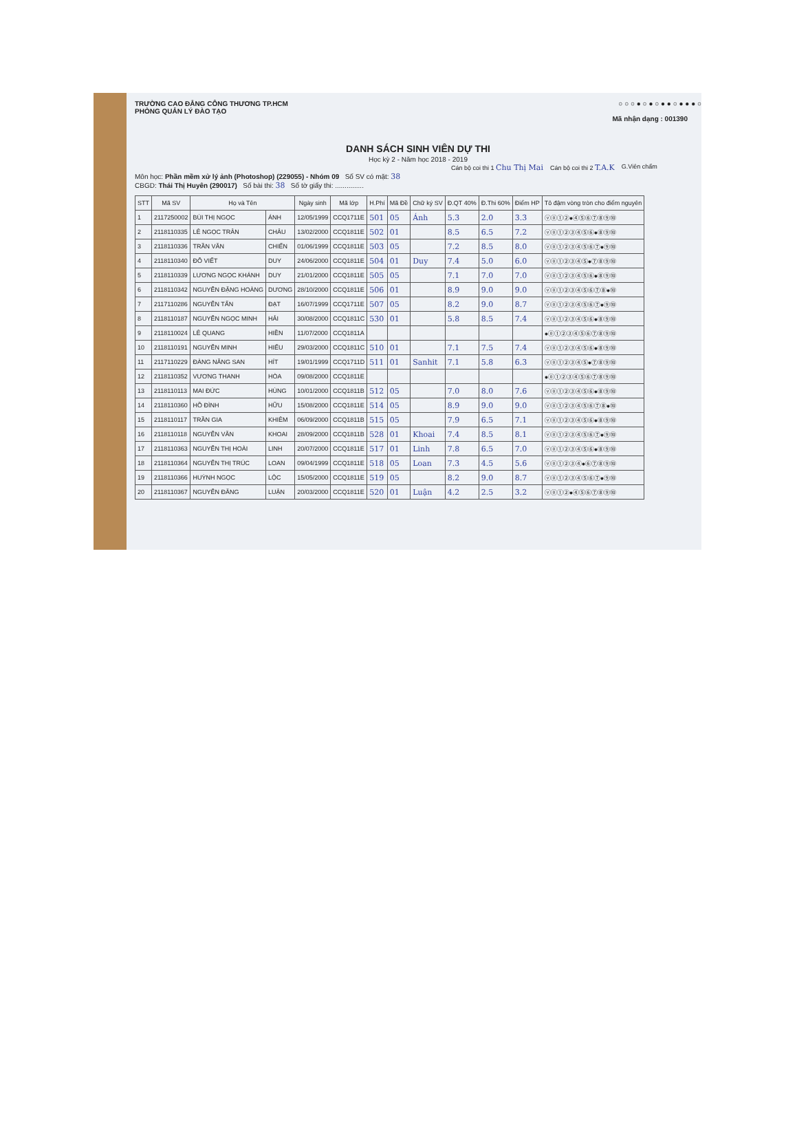TRƯỜNG CAO ĐẲNG CÔNG THƯƠNG TP.HCM
PHÒNG QUẢN LÝ ĐÀO TẠO
○ ○ ○ ● ○ ● ○ ● ● ○ ● ● ● ○
Mã nhận dạng : 001390
DANH SÁCH SINH VIÊN DỰ THI
Học kỳ 2 - Năm học 2018 - 2019
Cán bộ coi thi 1 Chu Thị Mai Cán bộ coi thi 2 T.A.K G.Viên chấm
Môn học: Phần mềm xử lý ảnh (Photoshop) (229055) - Nhóm 09 Số SV có mặt: 38
CBGD: Thái Thị Huyên (290017) Số bài thi: 38 Số tờ giấy thi: ...............
| STT | Mã SV | Họ và Tên | | Ngày sinh | Mã lớp | H.Phí | Mã Đề | Chữ ký SV | Đ.QT 40% | Đ.Thi 60% | Điểm HP | Tô đậm vòng tròn cho điểm nguyên |
| --- | --- | --- | --- | --- | --- | --- | --- | --- | --- | --- | --- | --- |
| 1 | 2117250002 | BÙI THỊ NGỌC | ÁNH | 12/05/1999 | CCQ1711E | 501 | 05 | Ánh | 5.3 | 2.0 | 3.3 | ⓥⓞ①②●④⑤⑥⑦⑧⑨⑩ |
| 2 | 2118110335 | LÊ NGỌC TRÂN | CHÂU | 13/02/2000 | CCQ1811E | 502 | 01 | | 8.5 | 6.5 | 7.2 | ⓥⓞ①②③④⑤⑥●⑧⑨⑩ |
| 3 | 2118110336 | TRẦN VĂN | CHIẾN | 01/06/1999 | CCQ1811E | 503 | 05 | | 7.2 | 8.5 | 8.0 | ⓥⓞ①②③④⑤⑥⑦●⑨⑩ |
| 4 | 2118110340 | ĐỖ VIẾT | DUY | 24/06/2000 | CCQ1811E | 504 | 01 | Duy | 7.4 | 5.0 | 6.0 | ⓥⓞ①②③④⑤●⑦⑧⑨⑩ |
| 5 | 2118110339 | LƯƠNG NGỌC KHÁNH | DUY | 21/01/2000 | CCQ1811E | 505 | 05 | | 7.1 | 7.0 | 7.0 | ⓥⓞ①②③④⑤⑥●⑧⑨⑩ |
| 6 | 2118110342 | NGUYỄN ĐẶNG HOÀNG | DƯƠNG | 28/10/2000 | CCQ1811E | 506 | 01 | | 8.9 | 9.0 | 9.0 | ⓥⓞ①②③④⑤⑥⑦⑧●⑩ |
| 7 | 2117110286 | NGUYỄN TẤN | ĐẠT | 16/07/1999 | CCQ1711E | 507 | 05 | | 8.2 | 9.0 | 8.7 | ⓥⓞ①②③④⑤⑥⑦●⑨⑩ |
| 8 | 2118110187 | NGUYỄN NGỌC MINH | HẢI | 30/08/2000 | CCQ1811C | 530 | 01 | | 5.8 | 8.5 | 7.4 | ⓥⓞ①②③④⑤⑥●⑧⑨⑩ |
| 9 | 2118110024 | LÊ QUANG | HIỀN | 11/07/2000 | CCQ1811A | | | | | | | ●ⓞ①②③④⑤⑥⑦⑧⑨⑩ |
| 10 | 2118110191 | NGUYỄN MINH | HIẾU | 29/03/2000 | CCQ1811C | 510 | 01 | | 7.1 | 7.5 | 7.4 | ⓥⓞ①②③④⑤⑥●⑧⑨⑩ |
| 11 | 2117110229 | ĐÀNG NĂNG SAN | HÍT | 19/01/1999 | CCQ1711D | 511 | 01 | Sanhit | 7.1 | 5.8 | 6.3 | ⓥⓞ①②③④⑤●⑦⑧⑨⑩ |
| 12 | 2118110352 | VƯƠNG THANH | HÒA | 09/08/2000 | CCQ1811E | | | | | | | ●ⓞ①②③④⑤⑥⑦⑧⑨⑩ |
| 13 | 2118110113 | MAI ĐỨC | HÙNG | 10/01/2000 | CCQ1811B | 512 | 05 | | 7.0 | 8.0 | 7.6 | ⓥⓞ①②③④⑤⑥●⑧⑨⑩ |
| 14 | 2118110360 | HỒ ĐÌNH | HỮU | 15/08/2000 | CCQ1811E | 514 | 05 | | 8.9 | 9.0 | 9.0 | ⓥⓞ①②③④⑤⑥⑦⑧●⑩ |
| 15 | 2118110117 | TRẦN GIA | KHIÊM | 06/09/2000 | CCQ1811B | 515 | 05 | | 7.9 | 6.5 | 7.1 | ⓥⓞ①②③④⑤⑥●⑧⑨⑩ |
| 16 | 2118110118 | NGUYỄN VĂN | KHOAI | 28/09/2000 | CCQ1811B | 528 | 01 | Khoai | 7.4 | 8.5 | 8.1 | ⓥⓞ①②③④⑤⑥⑦●⑨⑩ |
| 17 | 2118110363 | NGUYỄN THỊ HOÀI | LINH | 20/07/2000 | CCQ1811E | 517 | 01 | Linh | 7.8 | 6.5 | 7.0 | ⓥⓞ①②③④⑤⑥●⑧⑨⑩ |
| 18 | 2118110364 | NGUYỄN THỊ TRÚC | LOAN | 09/04/1999 | CCQ1811E | 518 | 05 | Loan | 7.3 | 4.5 | 5.6 | ⓥⓞ①②③④●⑥⑦⑧⑨⑩ |
| 19 | 2118110366 | HUỲNH NGỌC | LỘC | 15/05/2000 | CCQ1811E | 519 | 05 | | 8.2 | 9.0 | 8.7 | ⓥⓞ①②③④⑤⑥⑦●⑨⑩ |
| 20 | 2118110367 | NGUYỄN ĐĂNG | LUẬN | 20/03/2000 | CCQ1811E | 520 | 01 | Luận | 4.2 | 2.5 | 3.2 | ⓥⓞ①②●④⑤⑥⑦⑧⑨⑩ |